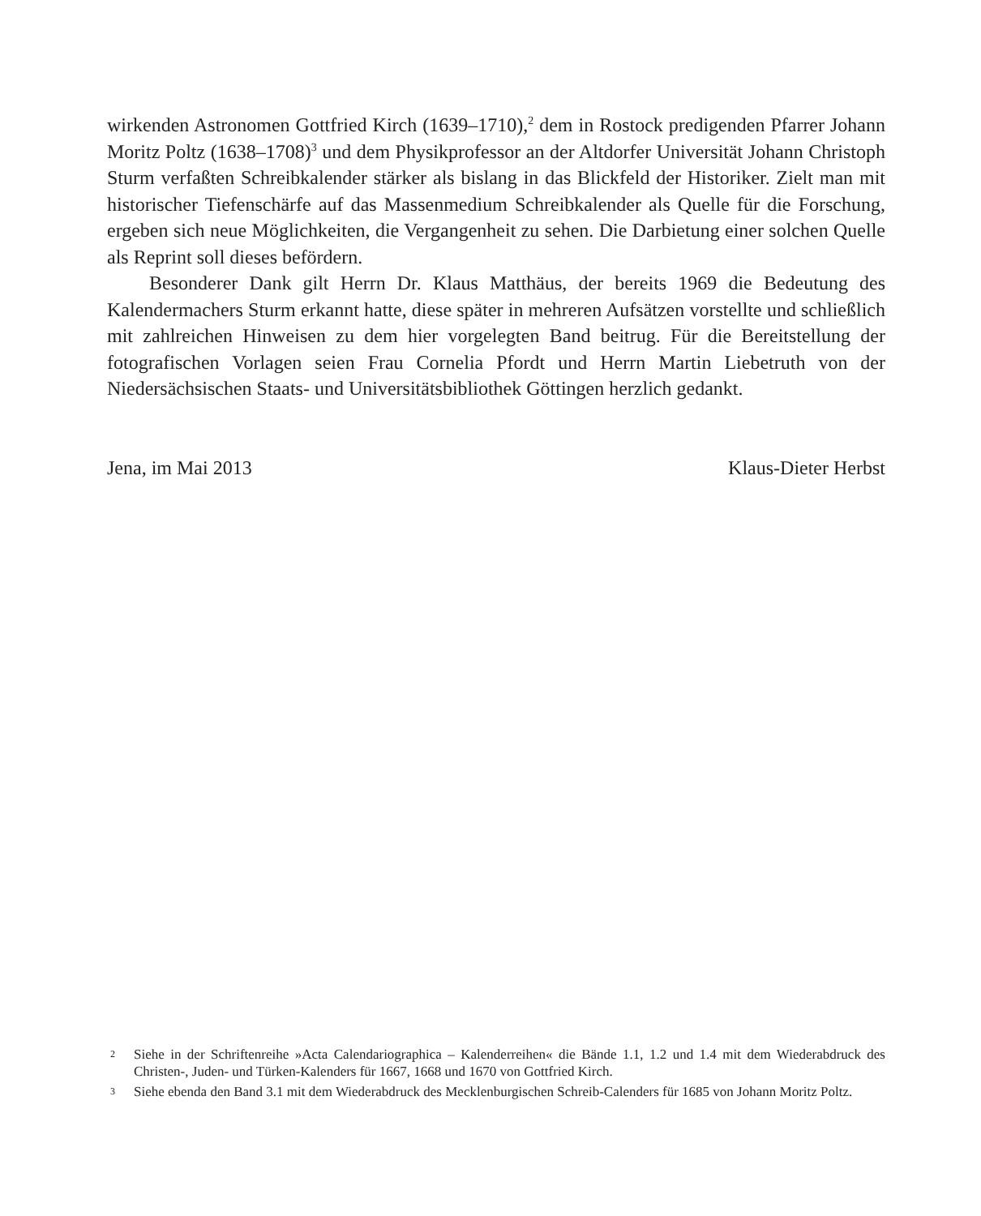wirkenden Astronomen Gottfried Kirch (1639–1710),<sup>2</sup> dem in Rostock predigenden Pfarrer Johann Moritz Poltz (1638–1708)<sup>3</sup> und dem Physikprofessor an der Altdorfer Universität Johann Christoph Sturm verfaßten Schreibkalender stärker als bislang in das Blickfeld der Historiker. Zielt man mit historischer Tiefenschärfe auf das Massenmedium Schreibkalender als Quelle für die Forschung, ergeben sich neue Möglichkeiten, die Vergangenheit zu sehen. Die Darbietung einer solchen Quelle als Reprint soll dieses befördern.
Besonderer Dank gilt Herrn Dr. Klaus Matthäus, der bereits 1969 die Bedeutung des Kalendermachers Sturm erkannt hatte, diese später in mehreren Aufsätzen vorstellte und schließlich mit zahlreichen Hinweisen zu dem hier vorgelegten Band beitrug. Für die Bereitstellung der fotografischen Vorlagen seien Frau Cornelia Pfordt und Herrn Martin Liebetruth von der Niedersächsischen Staats- und Universitätsbibliothek Göttingen herzlich gedankt.
Jena, im Mai 2013 Klaus-Dieter Herbst
2 Siehe in der Schriftenreihe »Acta Calendariographica – Kalenderreihen« die Bände 1.1, 1.2 und 1.4 mit dem Wiederabdruck des Christen-, Juden- und Türken-Kalenders für 1667, 1668 und 1670 von Gottfried Kirch.
3 Siehe ebenda den Band 3.1 mit dem Wiederabdruck des Mecklenburgischen Schreib-Calenders für 1685 von Johann Moritz Poltz.